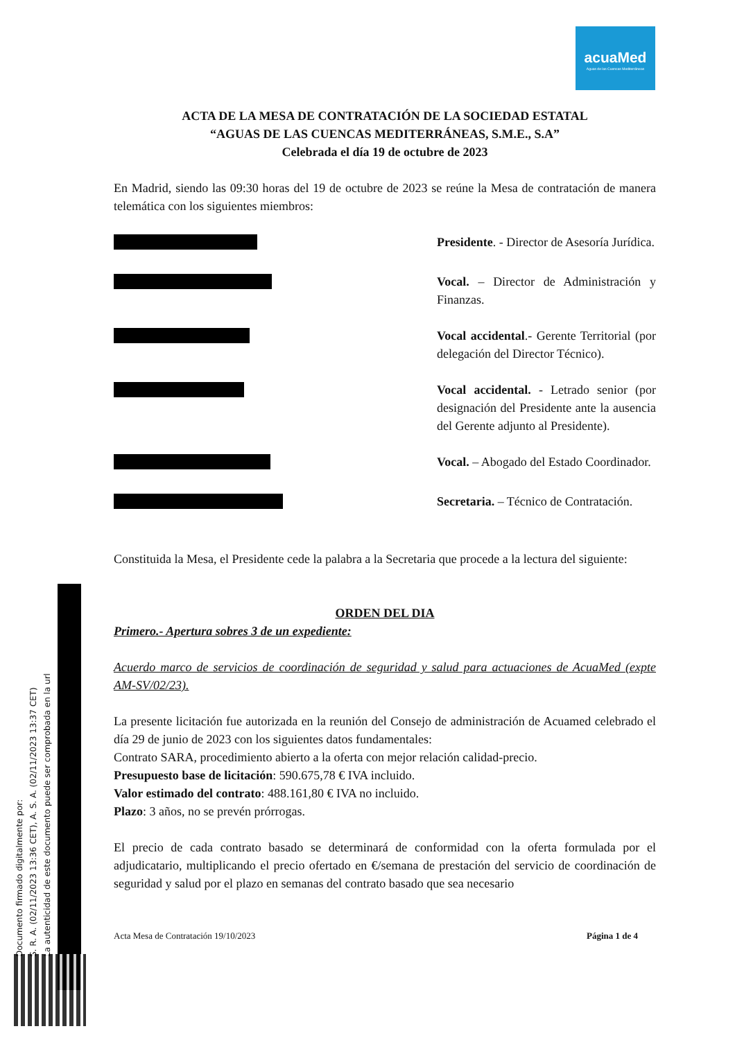acuaMed
Aguas de las Cuencas Mediterráneas
ACTA DE LA MESA DE CONTRATACIÓN DE LA SOCIEDAD ESTATAL
“AGUAS DE LAS CUENCAS MEDITERRÁNEAS, S.M.E., S.A”
Celebrada el día 19 de octubre de 2023
En Madrid, siendo las 09:30 horas del 19 de octubre de 2023 se reúne la Mesa de contratación de manera telemática con los siguientes miembros:
Presidente. - Director de Asesoría Jurídica.
Vocal. – Director de Administración y Finanzas.
Vocal accidental.- Gerente Territorial (por delegación del Director Técnico).
Vocal accidental. - Letrado senior (por designación del Presidente ante la ausencia del Gerente adjunto al Presidente).
Vocal. – Abogado del Estado Coordinador.
Secretaria. – Técnico de Contratación.
Constituida la Mesa, el Presidente cede la palabra a la Secretaria que procede a la lectura del siguiente:
ORDEN DEL DIA
Primero.- Apertura sobres 3 de un expediente:
Acuerdo marco de servicios de coordinación de seguridad y salud para actuaciones de AcuaMed (expte AM-SV/02/23).
La presente licitación fue autorizada en la reunión del Consejo de administración de Acuamed celebrado el día 29 de junio de 2023 con los siguientes datos fundamentales:
Contrato SARA, procedimiento abierto a la oferta con mejor relación calidad-precio.
Presupuesto base de licitación: 590.675,78 € IVA incluido.
Valor estimado del contrato: 488.161,80 € IVA no incluido.
Plazo: 3 años, no se prevén prórrogas.
El precio de cada contrato basado se determinará de conformidad con la oferta formulada por el adjudicatario, multiplicando el precio ofertado en €/semana de prestación del servicio de coordinación de seguridad y salud por el plazo en semanas del contrato basado que sea necesario
Acta Mesa de Contratación 19/10/2023 Página 1 de 4
Documento firmado digitalmente por:
S. R. A. (02/11/2023 13:36 CET), A. S. A. (02/11/2023 13:37 CET)
La autenticidad de este documento puede ser comprobada en la url